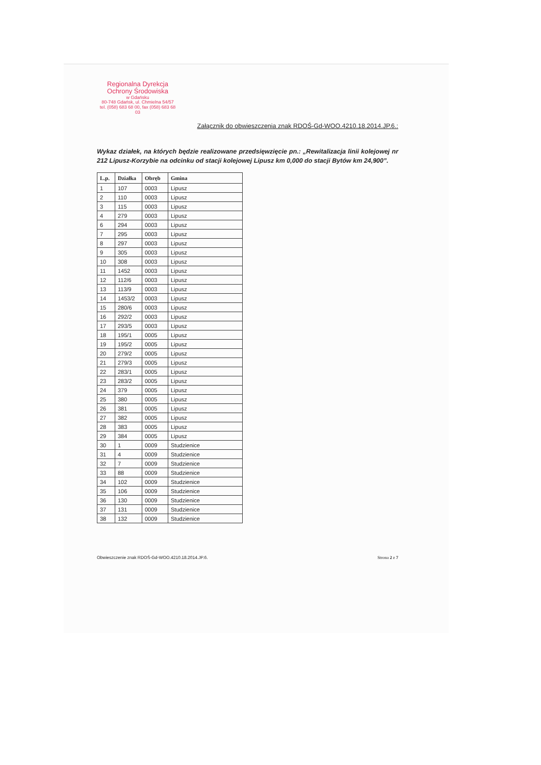Regionalna Dyrekcja
Ochrony Środowiska
w Gdańsku
80-748 Gdańsk, ul. Chmielna 54/57
tel. (058) 683 68 00, fax (058) 683 68 03
Załącznik do obwieszczenia znak RDOŚ-Gd-WOO.4210.18.2014.JP.6.:
Wykaz działek, na których będzie realizowane przedsięwzięcie pn.: „Rewitalizacja linii kolejowej nr 212 Lipusz-Korzybie na odcinku od stacji kolejowej Lipusz km 0,000 do stacji Bytów km 24,900”.
| L.p. | Działka | Obręb | Gmina |
| --- | --- | --- | --- |
| 1 | 107 | 0003 | Lipusz |
| 2 | 110 | 0003 | Lipusz |
| 3 | 115 | 0003 | Lipusz |
| 4 | 279 | 0003 | Lipusz |
| 6 | 294 | 0003 | Lipusz |
| 7 | 295 | 0003 | Lipusz |
| 8 | 297 | 0003 | Lipusz |
| 9 | 305 | 0003 | Lipusz |
| 10 | 308 | 0003 | Lipusz |
| 11 | 1452 | 0003 | Lipusz |
| 12 | 112/6 | 0003 | Lipusz |
| 13 | 113/9 | 0003 | Lipusz |
| 14 | 1453/2 | 0003 | Lipusz |
| 15 | 280/6 | 0003 | Lipusz |
| 16 | 292/2 | 0003 | Lipusz |
| 17 | 293/5 | 0003 | Lipusz |
| 18 | 195/1 | 0005 | Lipusz |
| 19 | 195/2 | 0005 | Lipusz |
| 20 | 279/2 | 0005 | Lipusz |
| 21 | 279/3 | 0005 | Lipusz |
| 22 | 283/1 | 0005 | Lipusz |
| 23 | 283/2 | 0005 | Lipusz |
| 24 | 379 | 0005 | Lipusz |
| 25 | 380 | 0005 | Lipusz |
| 26 | 381 | 0005 | Lipusz |
| 27 | 382 | 0005 | Lipusz |
| 28 | 383 | 0005 | Lipusz |
| 29 | 384 | 0005 | Lipusz |
| 30 | 1 | 0009 | Studzienice |
| 31 | 4 | 0009 | Studzienice |
| 32 | 7 | 0009 | Studzienice |
| 33 | 88 | 0009 | Studzienice |
| 34 | 102 | 0009 | Studzienice |
| 35 | 106 | 0009 | Studzienice |
| 36 | 130 | 0009 | Studzienice |
| 37 | 131 | 0009 | Studzienice |
| 38 | 132 | 0009 | Studzienice |
Obwieszczenie znak RDOŚ-Gd-WOO.4210.18.2014.JP.6. Strona 2 z 7